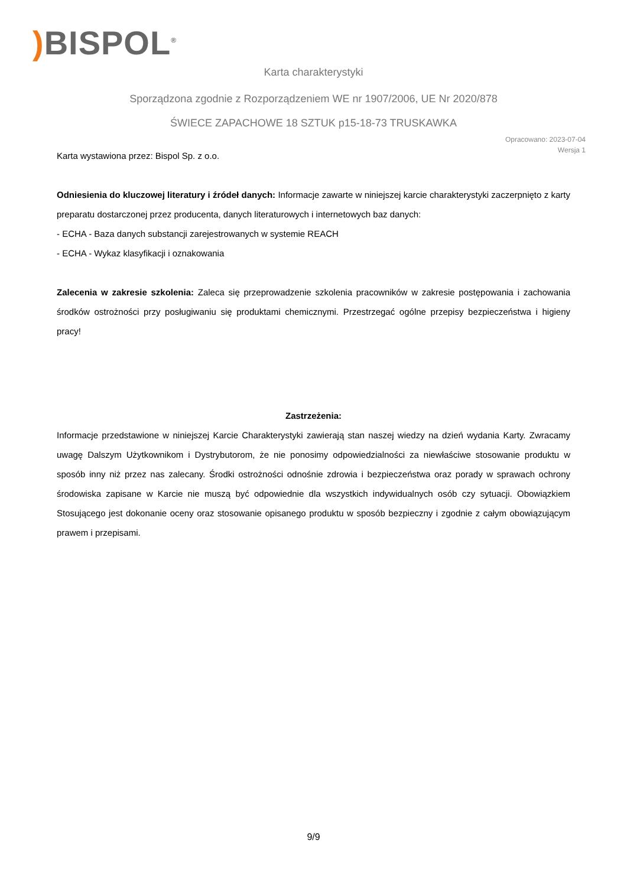) BISPOL<sup>®</sup>
Karta charakterystyki
Sporządzona zgodnie z Rozporządzeniem WE nr 1907/2006, UE Nr 2020/878
ŚWIECE ZAPACHOWE 18 SZTUK p15-18-73 TRUSKAWKA
Opracowano: 2023-07-04
Wersja 1
Karta wystawiona przez: Bispol Sp. z o.o.
Odniesienia do kluczowej literatury i źródeł danych: Informacje zawarte w niniejszej karcie charakterystyki zaczerpnięto z karty preparatu dostarczonej przez producenta, danych literaturowych i internetowych baz danych:
- ECHA - Baza danych substancji zarejestrowanych w systemie REACH
- ECHA - Wykaz klasyfikacji i oznakowania
Zalecenia w zakresie szkolenia: Zaleca się przeprowadzenie szkolenia pracowników w zakresie postępowania i zachowania środków ostrożności przy posługiwaniu się produktami chemicznymi. Przestrzegać ogólne przepisy bezpieczeństwa i higieny pracy!
Zastrzeżenia:
Informacje przedstawione w niniejszej Karcie Charakterystyki zawierają stan naszej wiedzy na dzień wydania Karty. Zwracamy uwagę Dalszym Użytkownikom i Dystrybutorom, że nie ponosimy odpowiedzialności za niewłaściwe stosowanie produktu w sposób inny niż przez nas zalecany. Środki ostrożności odnośnie zdrowia i bezpieczeństwa oraz porady w sprawach ochrony środowiska zapisane w Karcie nie muszą być odpowiednie dla wszystkich indywidualnych osób czy sytuacji. Obowiązkiem Stosującego jest dokonanie oceny oraz stosowanie opisanego produktu w sposób bezpieczny i zgodnie z całym obowiązującym prawem i przepisami.
9/9